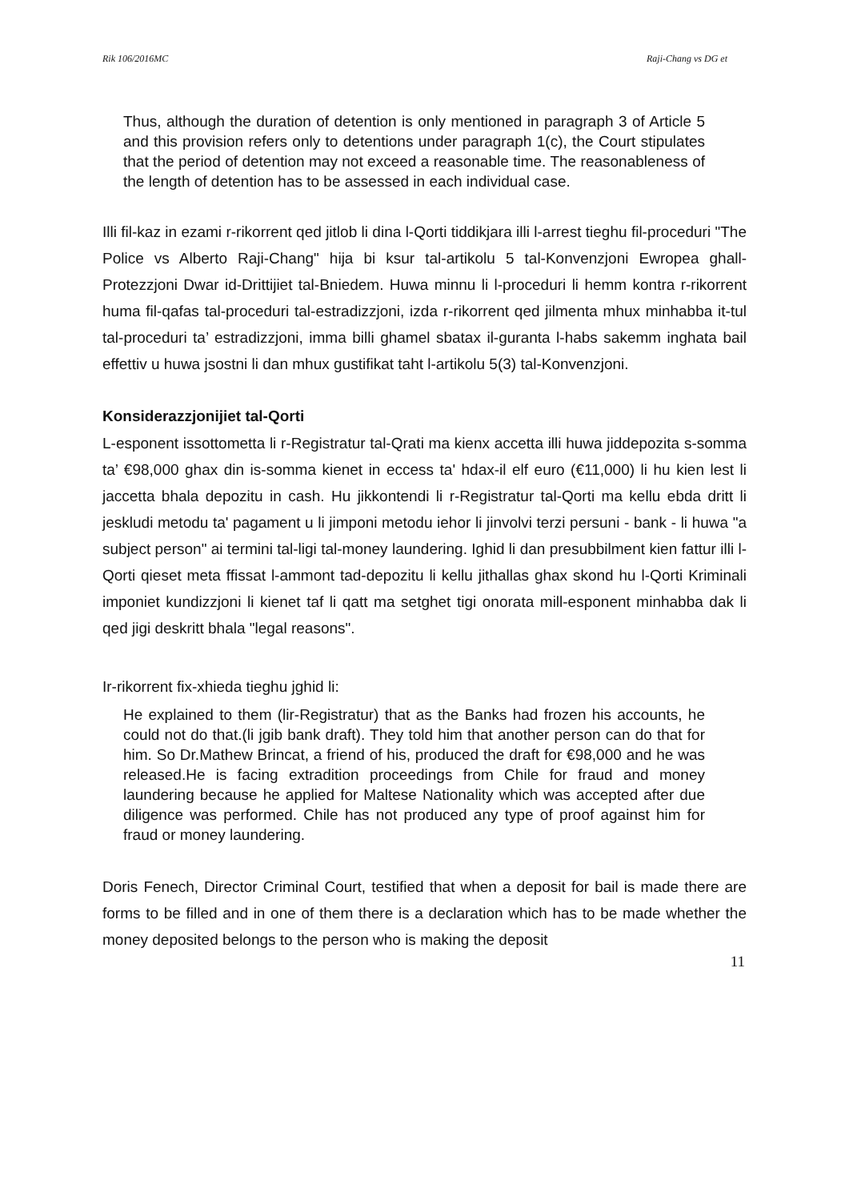Rik 106/2016MC Raji-Chang vs DG et
Thus, although the duration of detention is only mentioned in paragraph 3 of Article 5 and this provision refers only to detentions under paragraph 1(c), the Court stipulates that the period of detention may not exceed a reasonable time. The reasonableness of the length of detention has to be assessed in each individual case.
Illi fil-kaz in ezami r-rikorrent qed jitlob li dina l-Qorti tiddikjara illi l-arrest tieghu fil-proceduri "The Police vs Alberto Raji-Chang" hija bi ksur tal-artikolu 5 tal-Konvenzjoni Ewropea ghall-Protezzjoni Dwar id-Drittijiet tal-Bniedem. Huwa minnu li l-proceduri li hemm kontra r-rikorrent huma fil-qafas tal-proceduri tal-estradizzjoni, izda r-rikorrent qed jilmenta mhux minhabba it-tul tal-proceduri ta’ estradizzjoni, imma billi ghamel sbatax il-guranta l-habs sakemm inghata bail effettiv u huwa jsostni li dan mhux gustifikat taht l-artikolu 5(3) tal-Konvenzjoni.
Konsiderazzjonijiet tal-Qorti
L-esponent issottometta li r-Registratur tal-Qrati ma kienx accetta illi huwa jiddepozita s-somma ta’ €98,000 ghax din is-somma kienet in eccess ta' hdax-il elf euro (€11,000) li hu kien lest li jaccetta bhala depozitu in cash. Hu jikkontendi li r-Registratur tal-Qorti ma kellu ebda dritt li jeskludi metodu ta' pagament u li jimponi metodu iehor li jinvolvi terzi persuni - bank - li huwa "a subject person" ai termini tal-ligi tal-money laundering. Ighid li dan presubbilment kien fattur illi l-Qorti qieset meta ffissat l-ammont tad-depozitu li kellu jithallas ghax skond hu l-Qorti Kriminali imponiet kundizzjoni li kienet taf li qatt ma setghet tigi onorata mill-esponent minhabba dak li qed jigi deskritt bhala "legal reasons".
Ir-rikorrent fix-xhieda tieghu jghid li:
He explained to them (lir-Registratur) that as the Banks had frozen his accounts, he could not do that.(li jgib bank draft). They told him that another person can do that for him. So Dr.Mathew Brincat, a friend of his, produced the draft for €98,000 and he was released.He is facing extradition proceedings from Chile for fraud and money laundering because he applied for Maltese Nationality which was accepted after due diligence was performed. Chile has not produced any type of proof against him for fraud or money laundering.
Doris Fenech, Director Criminal Court, testified that when a deposit for bail is made there are forms to be filled and in one of them there is a declaration which has to be made whether the money deposited belongs to the person who is making the deposit
11